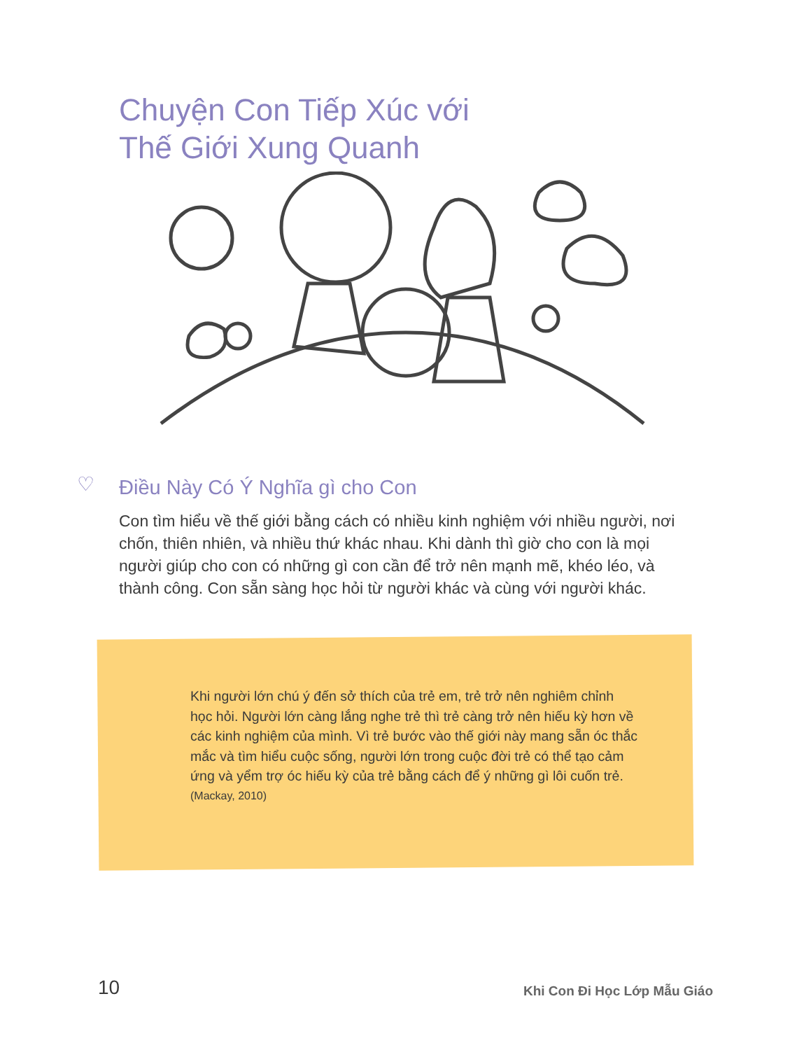Chuyện Con Tiếp Xúc với
Thế Giới Xung Quanh
♡ Điều Này Có Ý Nghĩa gì cho Con
Con tìm hiểu về thế giới bằng cách có nhiều kinh nghiệm với nhiều người, nơi chốn, thiên nhiên, và nhiều thứ khác nhau. Khi dành thì giờ cho con là mọi người giúp cho con có những gì con cần để trở nên mạnh mẽ, khéo léo, và thành công. Con sẵn sàng học hỏi từ người khác và cùng với người khác.
Khi người lớn chú ý đến sở thích của trẻ em, trẻ trở nên nghiêm chỉnh học hỏi. Người lớn càng lắng nghe trẻ thì trẻ càng trở nên hiếu kỳ hơn về các kinh nghiệm của mình. Vì trẻ bước vào thế giới này mang sẵn óc thắc mắc và tìm hiểu cuộc sống, người lớn trong cuộc đời trẻ có thể tạo cảm ứng và yểm trợ óc hiếu kỳ của trẻ bằng cách để ý những gì lôi cuốn trẻ.
(Mackay, 2010)
10 Khi Con Đi Học Lớp Mẫu Giáo